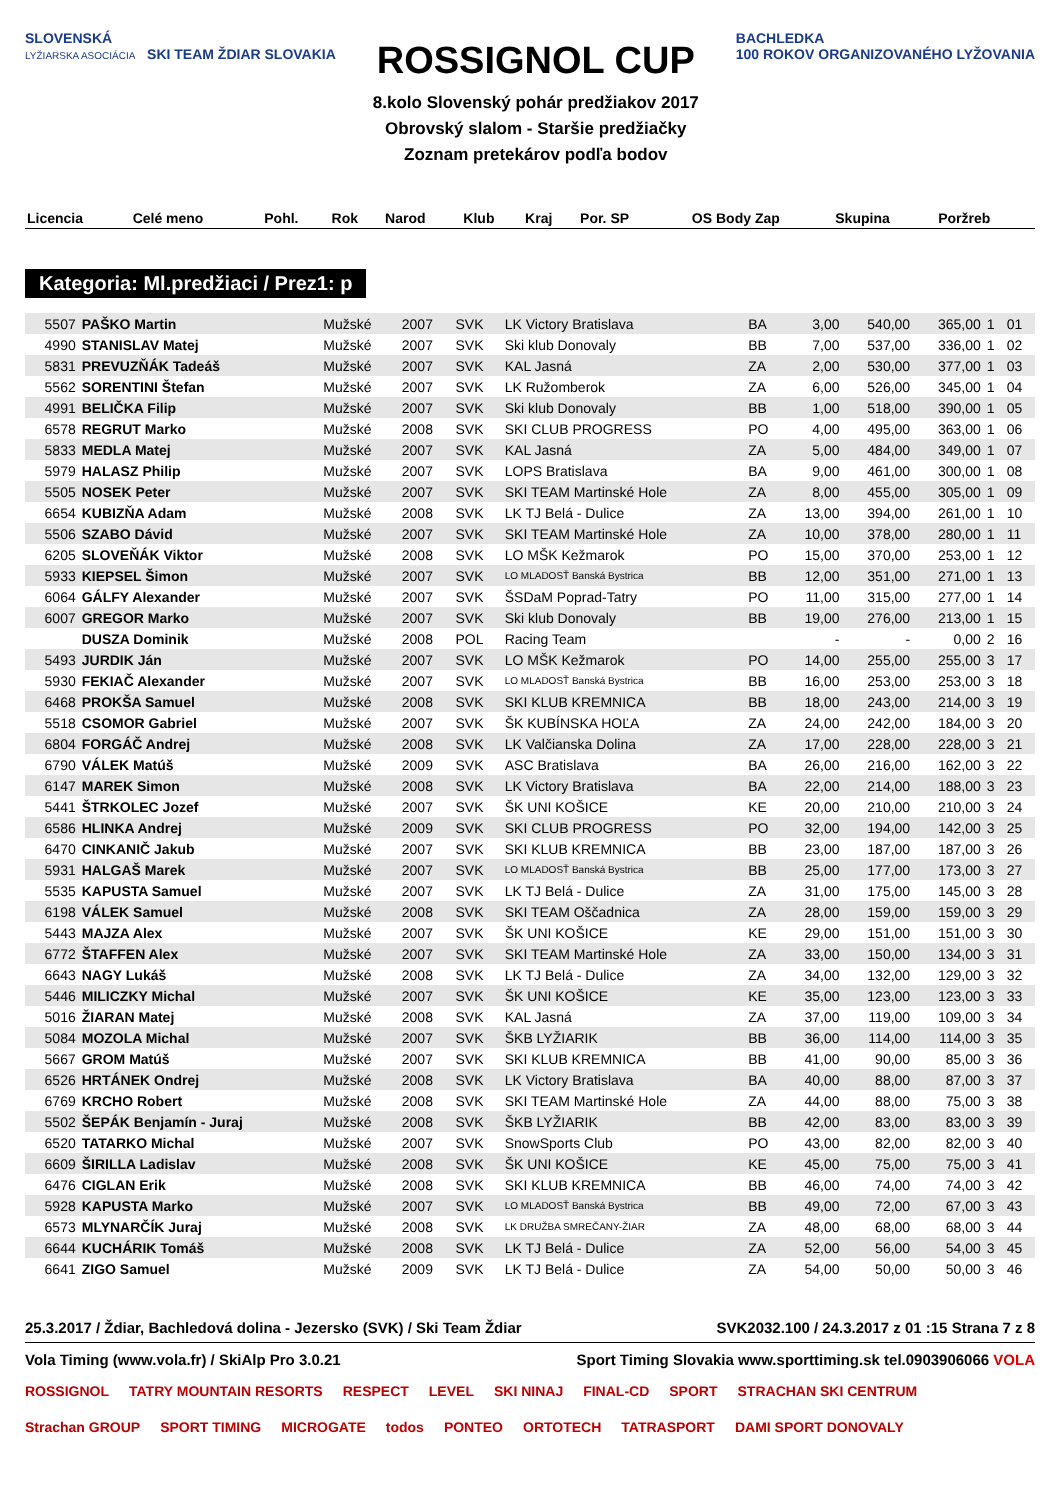SLOVENSKÁ
LYŽIARSKA ASOCIÁCIA SKI TEAM ŽDIAR SLOVAKIA
ROSSIGNOL CUP
8.kolo Slovenský pohár predžiakov 2017
Obrovský slalom - Staršie predžiačky
Zoznam pretekárov podľa bodov
BACHLEDKA
100 ROKOV ORGANIZOVANÉHO LYŽOVANIA
| Licencia | Celé meno | Pohl. | Rok | Narod | Klub | Kraj | Por. SP | OS | Body Zap | Skupina | Poržreb |
| --- | --- | --- | --- | --- | --- | --- | --- | --- | --- | --- | --- |
Kategoria: Ml.predžiaci / Prez1: p
| 5507 | PAŠKO Martin | Mužské | 2007 | SVK | LK Victory Bratislava | BA | 3,00 | 540,00 | 365,00 | 1 | 01 |
| 4990 | STANISLAV Matej | Mužské | 2007 | SVK | Ski klub Donovaly | BB | 7,00 | 537,00 | 336,00 | 1 | 02 |
| 5831 | PREVUZŇÁK Tadeáš | Mužské | 2007 | SVK | KAL Jasná | ZA | 2,00 | 530,00 | 377,00 | 1 | 03 |
| 5562 | SORENTINI Štefan | Mužské | 2007 | SVK | LK Ružomberok | ZA | 6,00 | 526,00 | 345,00 | 1 | 04 |
| 4991 | BELIČKA Filip | Mužské | 2007 | SVK | Ski klub Donovaly | BB | 1,00 | 518,00 | 390,00 | 1 | 05 |
| 6578 | REGRUT Marko | Mužské | 2008 | SVK | SKI CLUB PROGRESS | PO | 4,00 | 495,00 | 363,00 | 1 | 06 |
| 5833 | MEDLA Matej | Mužské | 2007 | SVK | KAL Jasná | ZA | 5,00 | 484,00 | 349,00 | 1 | 07 |
| 5979 | HALASZ Philip | Mužské | 2007 | SVK | LOPS Bratislava | BA | 9,00 | 461,00 | 300,00 | 1 | 08 |
| 5505 | NOSEK Peter | Mužské | 2007 | SVK | SKI TEAM Martinské Hole | ZA | 8,00 | 455,00 | 305,00 | 1 | 09 |
| 6654 | KUBIZŇA Adam | Mužské | 2008 | SVK | LK TJ Belá - Dulice | ZA | 13,00 | 394,00 | 261,00 | 1 | 10 |
| 5506 | SZABO Dávid | Mužské | 2007 | SVK | SKI TEAM Martinské Hole | ZA | 10,00 | 378,00 | 280,00 | 1 | 11 |
| 6205 | SLOVEŇÁK Viktor | Mužské | 2008 | SVK | LO MŠK Kežmarok | PO | 15,00 | 370,00 | 253,00 | 1 | 12 |
| 5933 | KIEPSEL Šimon | Mužské | 2007 | SVK | LO MLADOSŤ Banská Bystrica | BB | 12,00 | 351,00 | 271,00 | 1 | 13 |
| 6064 | GÁLFY Alexander | Mužské | 2007 | SVK | ŠSDaM Poprad-Tatry | PO | 11,00 | 315,00 | 277,00 | 1 | 14 |
| 6007 | GREGOR Marko | Mužské | 2007 | SVK | Ski klub Donovaly | BB | 19,00 | 276,00 | 213,00 | 1 | 15 |
| | DUSZA Dominik | Mužské | 2008 | POL | Racing Team | | - | - | 0,00 | 2 | 16 |
| 5493 | JURDIK Ján | Mužské | 2007 | SVK | LO MŠK Kežmarok | PO | 14,00 | 255,00 | 255,00 | 3 | 17 |
| 5930 | FEKIAČ Alexander | Mužské | 2007 | SVK | LO MLADOSŤ Banská Bystrica | BB | 16,00 | 253,00 | 253,00 | 3 | 18 |
| 6468 | PROKŠA Samuel | Mužské | 2008 | SVK | SKI KLUB KREMNICA | BB | 18,00 | 243,00 | 214,00 | 3 | 19 |
| 5518 | CSOMOR Gabriel | Mužské | 2007 | SVK | ŠK KUBÍNSKA HOĽA | ZA | 24,00 | 242,00 | 184,00 | 3 | 20 |
| 6804 | FORGÁČ Andrej | Mužské | 2008 | SVK | LK Valčianska Dolina | ZA | 17,00 | 228,00 | 228,00 | 3 | 21 |
| 6790 | VÁLEK Matúš | Mužské | 2009 | SVK | ASC Bratislava | BA | 26,00 | 216,00 | 162,00 | 3 | 22 |
| 6147 | MAREK Simon | Mužské | 2008 | SVK | LK Victory Bratislava | BA | 22,00 | 214,00 | 188,00 | 3 | 23 |
| 5441 | ŠTRKOLEC Jozef | Mužské | 2007 | SVK | ŠK UNI KOŠICE | KE | 20,00 | 210,00 | 210,00 | 3 | 24 |
| 6586 | HLINKA Andrej | Mužské | 2009 | SVK | SKI CLUB PROGRESS | PO | 32,00 | 194,00 | 142,00 | 3 | 25 |
| 6470 | CINKANIČ Jakub | Mužské | 2007 | SVK | SKI KLUB KREMNICA | BB | 23,00 | 187,00 | 187,00 | 3 | 26 |
| 5931 | HALGAŠ Marek | Mužské | 2007 | SVK | LO MLADOSŤ Banská Bystrica | BB | 25,00 | 177,00 | 173,00 | 3 | 27 |
| 5535 | KAPUSTA Samuel | Mužské | 2007 | SVK | LK TJ Belá - Dulice | ZA | 31,00 | 175,00 | 145,00 | 3 | 28 |
| 6198 | VÁLEK Samuel | Mužské | 2008 | SVK | SKI TEAM Oščadnica | ZA | 28,00 | 159,00 | 159,00 | 3 | 29 |
| 5443 | MAJZA Alex | Mužské | 2007 | SVK | ŠK UNI KOŠICE | KE | 29,00 | 151,00 | 151,00 | 3 | 30 |
| 6772 | ŠTAFFEN Alex | Mužské | 2007 | SVK | SKI TEAM Martinské Hole | ZA | 33,00 | 150,00 | 134,00 | 3 | 31 |
| 6643 | NAGY Lukáš | Mužské | 2008 | SVK | LK TJ Belá - Dulice | ZA | 34,00 | 132,00 | 129,00 | 3 | 32 |
| 5446 | MILICZKY Michal | Mužské | 2007 | SVK | ŠK UNI KOŠICE | KE | 35,00 | 123,00 | 123,00 | 3 | 33 |
| 5016 | ŽIARAN Matej | Mužské | 2008 | SVK | KAL Jasná | ZA | 37,00 | 119,00 | 109,00 | 3 | 34 |
| 5084 | MOZOLA Michal | Mužské | 2007 | SVK | ŠKB LYŽIARIK | BB | 36,00 | 114,00 | 114,00 | 3 | 35 |
| 5667 | GROM Matúš | Mužské | 2007 | SVK | SKI KLUB KREMNICA | BB | 41,00 | 90,00 | 85,00 | 3 | 36 |
| 6526 | HRTÁNEK Ondrej | Mužské | 2008 | SVK | LK Victory Bratislava | BA | 40,00 | 88,00 | 87,00 | 3 | 37 |
| 6769 | KRCHO Robert | Mužské | 2008 | SVK | SKI TEAM Martinské Hole | ZA | 44,00 | 88,00 | 75,00 | 3 | 38 |
| 5502 | ŠEPÁK Benjamín - Juraj | Mužské | 2008 | SVK | ŠKB LYŽIARIK | BB | 42,00 | 83,00 | 83,00 | 3 | 39 |
| 6520 | TATARKO Michal | Mužské | 2007 | SVK | SnowSports Club | PO | 43,00 | 82,00 | 82,00 | 3 | 40 |
| 6609 | ŠIRILLA Ladislav | Mužské | 2008 | SVK | ŠK UNI KOŠICE | KE | 45,00 | 75,00 | 75,00 | 3 | 41 |
| 6476 | CIGLAN Erik | Mužské | 2008 | SVK | SKI KLUB KREMNICA | BB | 46,00 | 74,00 | 74,00 | 3 | 42 |
| 5928 | KAPUSTA Marko | Mužské | 2007 | SVK | LO MLADOSŤ Banská Bystrica | BB | 49,00 | 72,00 | 67,00 | 3 | 43 |
| 6573 | MLYNARČÍK Juraj | Mužské | 2008 | SVK | LK DRUŽBA SMREČANY-ŽIAR | ZA | 48,00 | 68,00 | 68,00 | 3 | 44 |
| 6644 | KUCHÁRIK Tomáš | Mužské | 2008 | SVK | LK TJ Belá - Dulice | ZA | 52,00 | 56,00 | 54,00 | 3 | 45 |
| 6641 | ZIGO Samuel | Mužské | 2009 | SVK | LK TJ Belá - Dulice | ZA | 54,00 | 50,00 | 50,00 | 3 | 46 |
25.3.2017 / Ždiar, Bachledová dolina - Jezersko (SVK) / Ski Team Ždiar SVK2032.100 / 24.3.2017 z 01 :15 Strana 7 z 8
Vola Timing (www.vola.fr) / SkiAlp Pro 3.0.21 Sport Timing Slovakia www.sporttiming.sk tel.0903906066 VOLA
ROSSIGNOL TATRY MOUNTAIN RESORTS RESPECT LEVEL SKI NINAJ FINAL-CD SPORT STRACHAN SKI CENTRUM Strachan GROUP SPORT TIMING MICROGATE todos PONTEO ORTOTECH TATRASPORT DAMI SPORT DONOVALY